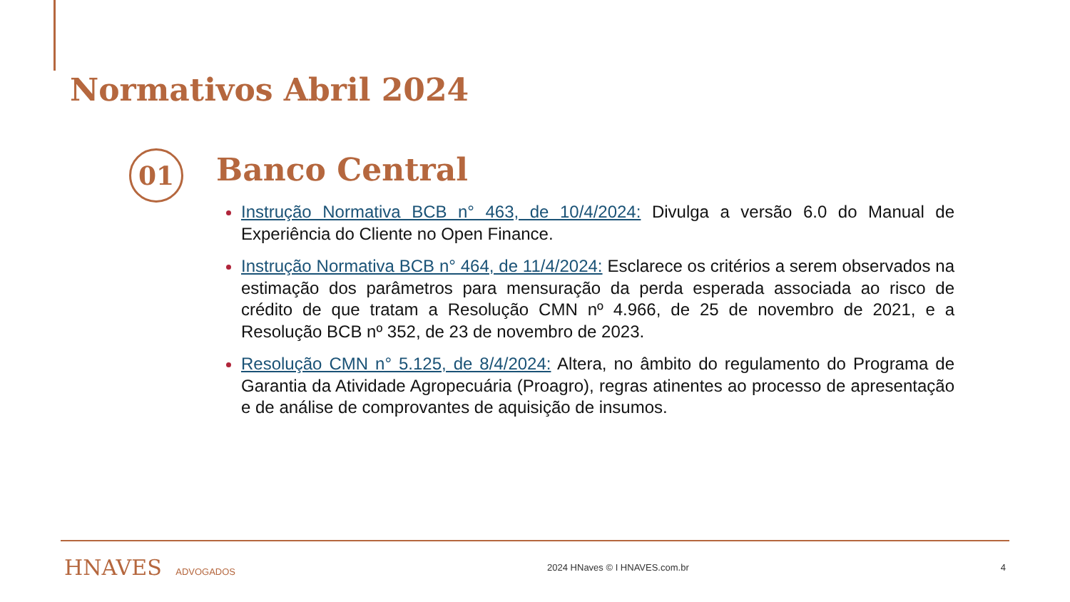Normativos Abril 2024
01 Banco Central
Instrução Normativa BCB n° 463, de 10/4/2024: Divulga a versão 6.0 do Manual de Experiência do Cliente no Open Finance.
Instrução Normativa BCB n° 464, de 11/4/2024: Esclarece os critérios a serem observados na estimação dos parâmetros para mensuração da perda esperada associada ao risco de crédito de que tratam a Resolução CMN nº 4.966, de 25 de novembro de 2021, e a Resolução BCB nº 352, de 23 de novembro de 2023.
Resolução CMN n° 5.125, de 8/4/2024: Altera, no âmbito do regulamento do Programa de Garantia da Atividade Agropecuária (Proagro), regras atinentes ao processo de apresentação e de análise de comprovantes de aquisição de insumos.
HNAVES ADVOGADOS 2024 HNaves © I HNAVES.com.br 4